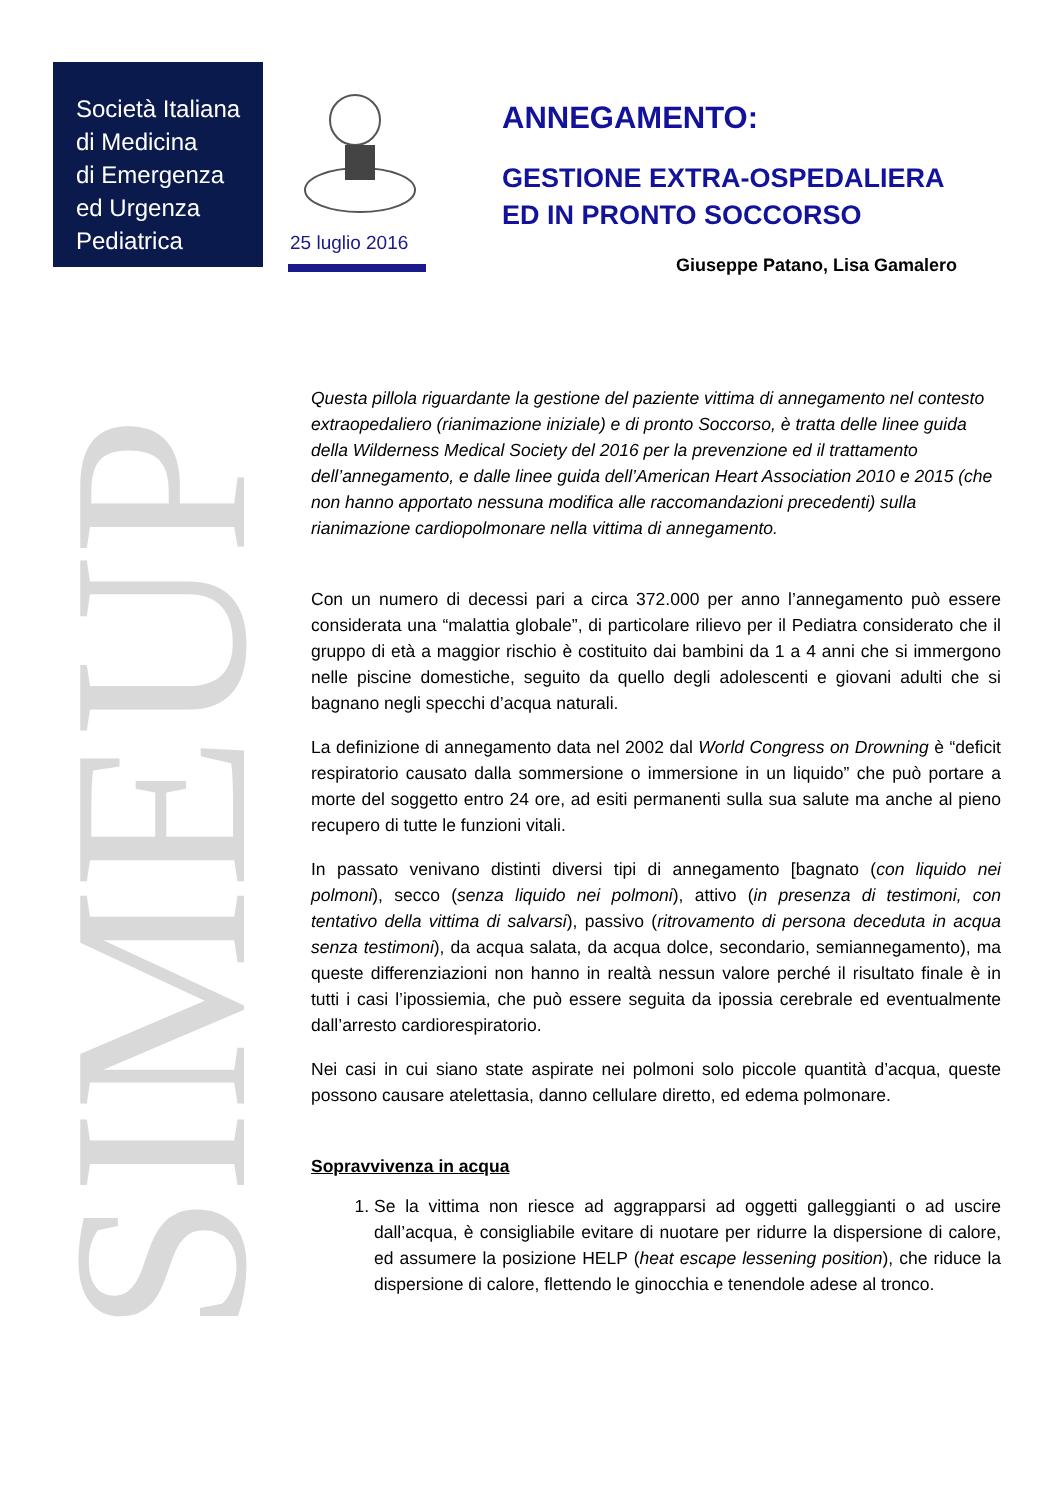Società Italiana
di Medicina
di Emergenza
ed Urgenza
Pediatrica
25 luglio 2016
ANNEGAMENTO:
GESTIONE EXTRA-OSPEDALIERA
ED IN PRONTO SOCCORSO
Giuseppe Patano, Lisa Gamalero
SIMEUP
Questa pillola riguardante la gestione del paziente vittima di annegamento nel contesto extraopedaliero (rianimazione iniziale) e di pronto Soccorso, è tratta delle linee guida della Wilderness Medical Society del 2016 per la prevenzione ed il trattamento dell’annegamento, e dalle linee guida dell’American Heart Association 2010 e 2015 (che non hanno apportato nessuna modifica alle raccomandazioni precedenti) sulla rianimazione cardiopolmonare nella vittima di annegamento.
Con un numero di decessi pari a circa 372.000 per anno l’annegamento può essere considerata una “malattia globale”, di particolare rilievo per il Pediatra considerato che il gruppo di età a maggior rischio è costituito dai bambini da 1 a 4 anni che si immergono nelle piscine domestiche, seguito da quello degli adolescenti e giovani adulti che si bagnano negli specchi d’acqua naturali.
La definizione di annegamento data nel 2002 dal World Congress on Drowning è “deficit respiratorio causato dalla sommersione o immersione in un liquido” che può portare a morte del soggetto entro 24 ore, ad esiti permanenti sulla sua salute ma anche al pieno recupero di tutte le funzioni vitali.
In passato venivano distinti diversi tipi di annegamento [bagnato (con liquido nei polmoni), secco (senza liquido nei polmoni), attivo (in presenza di testimoni, con tentativo della vittima di salvarsi), passivo (ritrovamento di persona deceduta in acqua senza testimoni), da acqua salata, da acqua dolce, secondario, semiannegamento), ma queste differenziazioni non hanno in realtà nessun valore perché il risultato finale è in tutti i casi l’ipossiemia, che può essere seguita da ipossia cerebrale ed eventualmente dall’arresto cardiorespiratorio.
Nei casi in cui siano state aspirate nei polmoni solo piccole quantità d’acqua, queste possono causare atelettasia, danno cellulare diretto, ed edema polmonare.
Sopravvivenza in acqua
1. Se la vittima non riesce ad aggrapparsi ad oggetti galleggianti o ad uscire dall’acqua, è consigliabile evitare di nuotare per ridurre la dispersione di calore, ed assumere la posizione HELP (heat escape lessening position), che riduce la dispersione di calore, flettendo le ginocchia e tenendole adese al tronco.